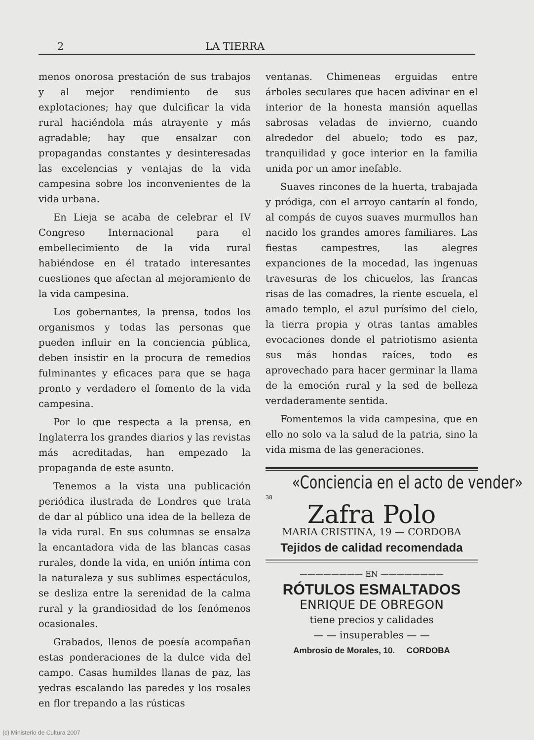2 LA TIERRA
menos onorosa prestación de sus trabajos y al mejor rendimiento de sus explotaciones; hay que dulcificar la vida rural haciéndola más atrayente y más agradable; hay que ensalzar con propagandas constantes y desinteresadas las excelencias y ventajas de la vida campesina sobre los inconvenientes de la vida urbana.
En Lieja se acaba de celebrar el IV Congreso Internacional para el embellecimiento de la vida rural habiéndose en él tratado interesantes cuestiones que afectan al mejoramiento de la vida campesina.
Los gobernantes, la prensa, todos los organismos y todas las personas que pueden influir en la conciencia pública, deben insistir en la procura de remedios fulminantes y eficaces para que se haga pronto y verdadero el fomento de la vida campesina.
Por lo que respecta a la prensa, en Inglaterra los grandes diarios y las revistas más acreditadas, han empezado la propaganda de este asunto.
Tenemos a la vista una publicación periódica ilustrada de Londres que trata de dar al público una idea de la belleza de la vida rural. En sus columnas se ensalza la encantadora vida de las blancas casas rurales, donde la vida, en unión íntima con la naturaleza y sus sublimes espectáculos, se desliza entre la serenidad de la calma rural y la grandiosidad de los fenómenos ocasionales.
Grabados, llenos de poesía acompañan estas ponderaciones de la dulce vida del campo. Casas humildes llanas de paz, las yedras escalando las paredes y los rosales en flor trepando a las rústicas
ventanas. Chimeneas erguidas entre árboles seculares que hacen adivinar en el interior de la honesta mansión aquellas sabrosas veladas de invierno, cuando alrededor del abuelo; todo es paz, tranquilidad y goce interior en la familia unida por un amor inefable.
Suaves rincones de la huerta, trabajada y pródiga, con el arroyo cantarín al fondo, al compás de cuyos suaves murmullos han nacido los grandes amores familiares. Las fiestas campestres, las alegres expanciones de la mocedad, las ingenuas travesuras de los chicuelos, las francas risas de las comadres, la riente escuela, el amado templo, el azul purísimo del cielo, la tierra propia y otras tantas amables evocaciones donde el patriotismo asienta sus más hondas raíces, todo es aprovechado para hacer germinar la llama de la emoción rural y la sed de belleza verdaderamente sentida.
Fomentemos la vida campesina, que en ello no solo va la salud de la patria, sino la vida misma de las generaciones.
«Conciencia en el acto de vender»
38
Zafra Polo
MARIA CRISTINA, 19 — CORDOBA
Tejidos de calidad recomendada
———————— EN ————————
RÓTULOS ESMALTADOS
ENRIQUE DE OBREGON
tiene precios y calidades
— — insuperables — —
Ambrosio de Morales, 10. CORDOBA
(c) Ministerio de Cultura 2007